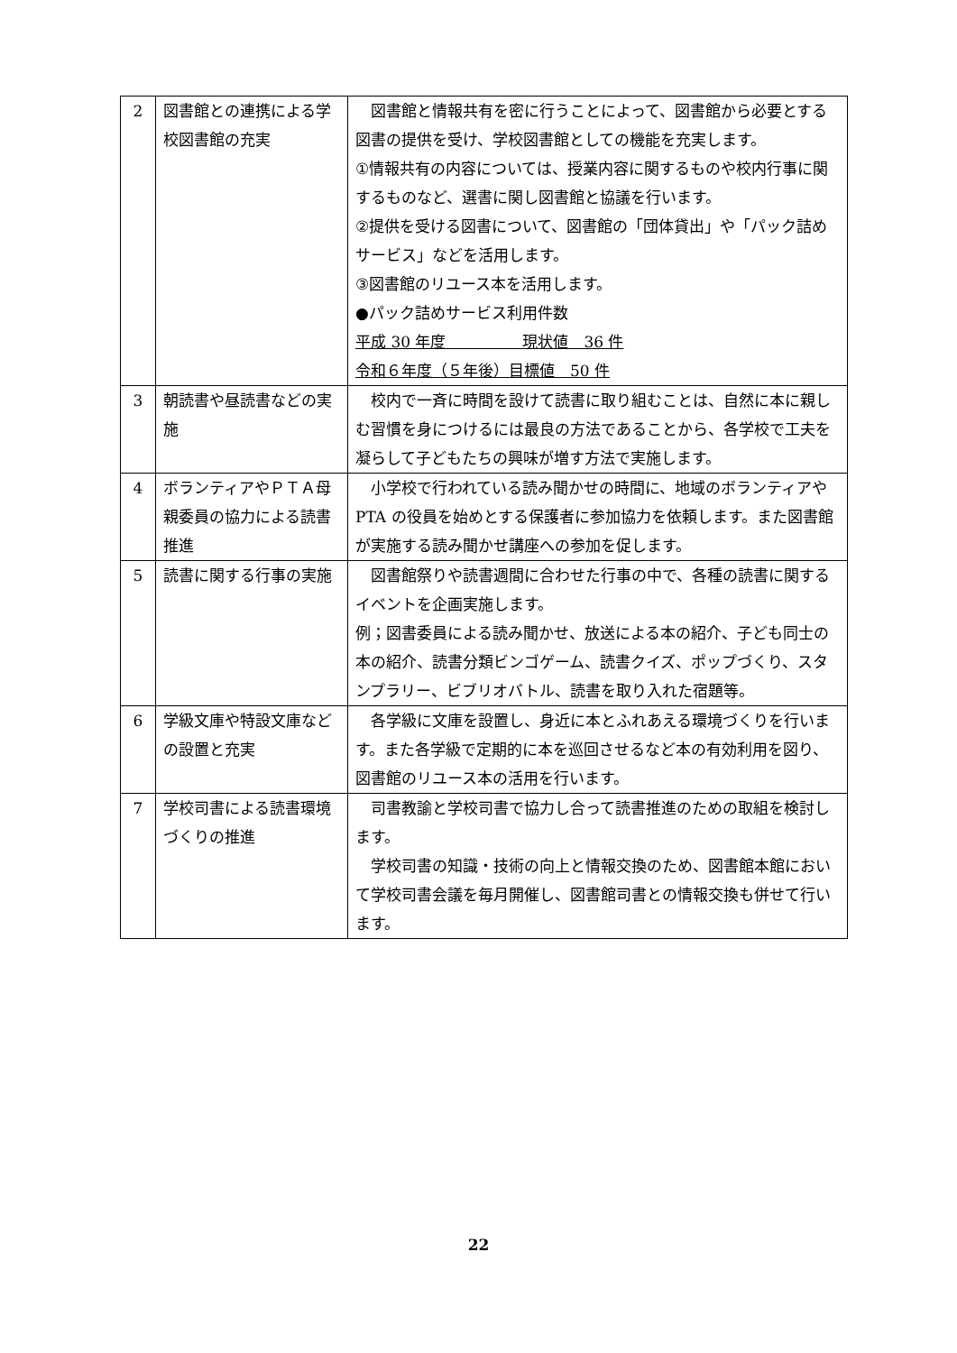| 2 | 図書館との連携による学校図書館の充実 | 図書館と情報共有を密に行うことによって、図書館から必要とする図書の提供を受け、学校図書館としての機能を充実します。 ①情報共有の内容については、授業内容に関するものや校内行事に関するものなど、選書に関し図書館と協議を行います。 ②提供を受ける図書について、図書館の「団体貸出」や「パック詰めサービス」などを活用します。 ③図書館のリユース本を活用します。 ●パック詰めサービス利用件数 平成 30 年度 現状値 36 件 令和６年度（５年後）目標値 50 件 |
| 3 | 朝読書や昼読書などの実施 | 校内で一斉に時間を設けて読書に取り組むことは、自然に本に親しむ習慣を身につけるには最良の方法であることから、各学校で工夫を凝らして子どもたちの興味が増す方法で実施します。 |
| 4 | ボランティアやＰＴＡ母親委員の協力による読書推進 | 小学校で行われている読み聞かせの時間に、地域のボランティアや PTA の役員を始めとする保護者に参加協力を依頼します。また図書館が実施する読み聞かせ講座への参加を促します。 |
| 5 | 読書に関する行事の実施 | 図書館祭りや読書週間に合わせた行事の中で、各種の読書に関するイベントを企画実施します。 例；図書委員による読み聞かせ、放送による本の紹介、子ども同士の本の紹介、読書分類ビンゴゲーム、読書クイズ、ポップづくり、スタンプラリー、ビブリオバトル、読書を取り入れた宿題等。 |
| 6 | 学級文庫や特設文庫などの設置と充実 | 各学級に文庫を設置し、身近に本とふれあえる環境づくりを行います。また各学級で定期的に本を巡回させるなど本の有効利用を図り、図書館のリユース本の活用を行います。 |
| 7 | 学校司書による読書環境づくりの推進 | 司書教諭と学校司書で協力し合って読書推進のための取組を検討します。 学校司書の知識・技術の向上と情報交換のため、図書館本館において学校司書会議を毎月開催し、図書館司書との情報交換も併せて行います。 |
22